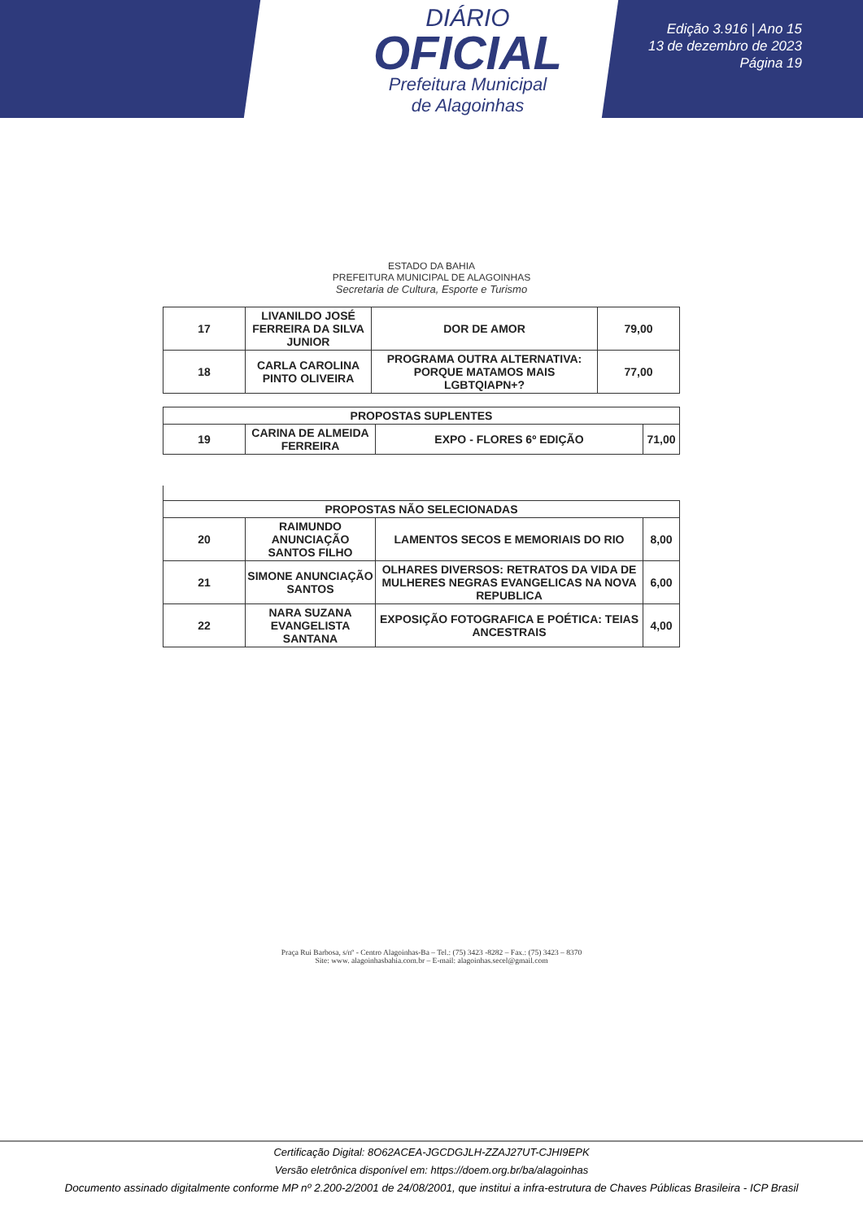DIÁRIO
OFICIAL
Prefeitura Municipal
de Alagoinhas
Edição 3.916 | Ano 15
13 de dezembro de 2023
Página 19
ESTADO DA BAHIA
PREFEITURA MUNICIPAL DE ALAGOINHAS
Secretaria de Cultura, Esporte e Turismo
| 17 | LIVANILDO JOSÉ FERREIRA DA SILVA JUNIOR | DOR DE AMOR | 79,00 |
| 18 | CARLA CAROLINA PINTO OLIVEIRA | PROGRAMA OUTRA ALTERNATIVA: PORQUE MATAMOS MAIS LGBTQIAPN+? | 77,00 |
| PROPOSTAS SUPLENTES | | | |
| 19 | CARINA DE ALMEIDA FERREIRA | EXPO - FLORES 6º EDIÇÃO | 71,00 |
| PROPOSTAS NÃO SELECIONADAS | | | |
| 20 | RAIMUNDO ANUNCIAÇÃO SANTOS FILHO | LAMENTOS SECOS E MEMORIAIS DO RIO | 8,00 |
| 21 | SIMONE ANUNCIAÇÃO SANTOS | OLHARES DIVERSOS: RETRATOS DA VIDA DE MULHERES NEGRAS EVANGELICAS NA NOVA REPUBLICA | 6,00 |
| 22 | NARA SUZANA EVANGELISTA SANTANA | EXPOSIÇÃO FOTOGRAFICA E POÉTICA: TEIAS ANCESTRAIS | 4,00 |
Praça Rui Barbosa, s/nº - Centro Alagoinhas-Ba – Tel.: (75) 3423 -8282 – Fax.: (75) 3423 – 8370
Site: www. alagoinhasbahia.com.br – E-mail: alagoinhas.secel@gmail.com
Certificação Digital: 8O62ACEA-JGCDGJLH-ZZAJ27UT-CJHI9EPK
Versão eletrônica disponível em: https://doem.org.br/ba/alagoinhas
Documento assinado digitalmente conforme MP nº 2.200-2/2001 de 24/08/2001, que institui a infra-estrutura de Chaves Públicas Brasileira - ICP Brasil